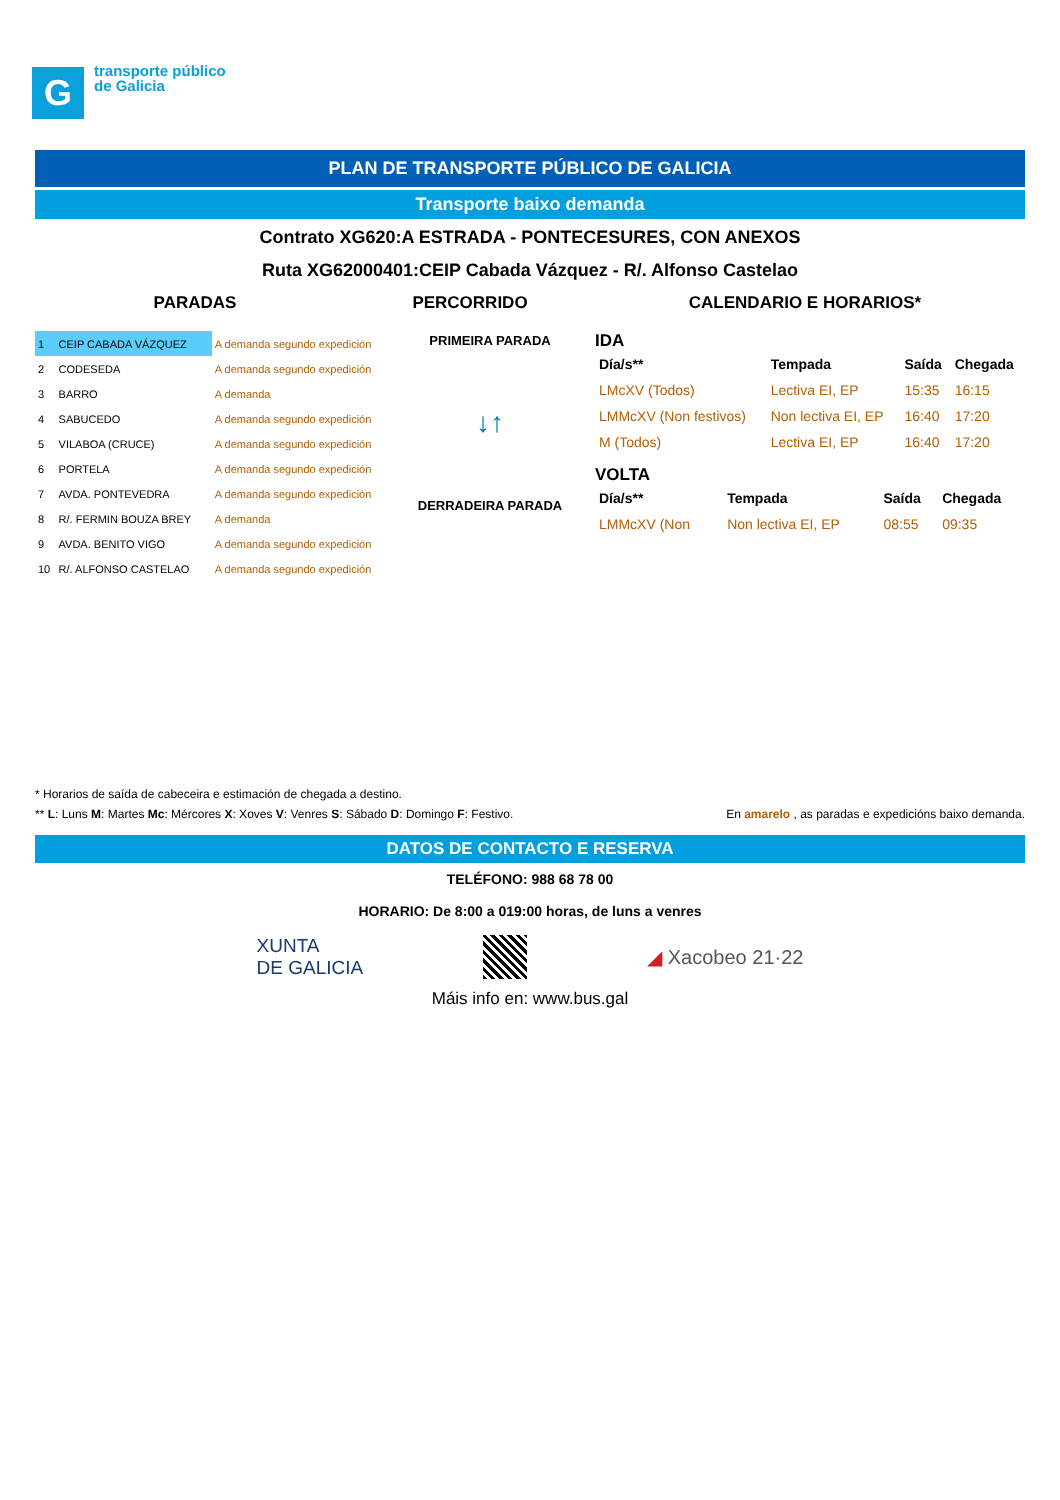G
transporte público
de Galicia
PLAN DE TRANSPORTE PÚBLICO DE GALICIA
Transporte baixo demanda
Contrato XG620:A ESTRADA - PONTECESURES, CON ANEXOS
Ruta XG62000401:CEIP Cabada Vázquez - R/. Alfonso Castelao
PARADAS PERCORRIDO CALENDARIO E HORARIOS*
| 1 | CEIP CABADA VÁZQUEZ | A demanda segundo expedición |
| 2 | CODESEDA | A demanda segundo expedición |
| 3 | BARRO | A demanda |
| 4 | SABUCEDO | A demanda segundo expedición |
| 5 | VILABOA (CRUCE) | A demanda segundo expedición |
| 6 | PORTELA | A demanda segundo expedición |
| 7 | AVDA. PONTEVEDRA | A demanda segundo expedición |
| 8 | R/. FERMIN BOUZA BREY | A demanda |
| 9 | AVDA. BENITO VIGO | A demanda segundo expedición |
| 10 | R/. ALFONSO CASTELAO | A demanda segundo expedición |
PRIMEIRA PARADA
↓↑
DERRADEIRA PARADA
IDA
| Día/s** | Tempada | Saída | Chegada |
| --- | --- | --- | --- |
| LMcXV (Todos) | Lectiva EI, EP | 15:35 | 16:15 |
| LMMcXV (Non festivos) | Non lectiva EI, EP | 16:40 | 17:20 |
| M (Todos) | Lectiva EI, EP | 16:40 | 17:20 |
VOLTA
| Día/s** | Tempada | Saída | Chegada |
| --- | --- | --- | --- |
| LMMcXV (Non | Non lectiva EI, EP | 08:55 | 09:35 |
* Horarios de saída de cabeceira e estimación de chegada a destino.
** L: Luns M: Martes Mc: Mércores X: Xoves V: Venres S: Sábado D: Domingo F: Festivo.
En amarelo , as paradas e expedicións baixo demanda.
DATOS DE CONTACTO E RESERVA
TELÉFONO: 988 68 78 00
HORARIO: De 8:00 a 019:00 horas, de luns a venres
XUNTA
DE GALICIA
◢ Xacobeo 21·22
Máis info en: www.bus.gal